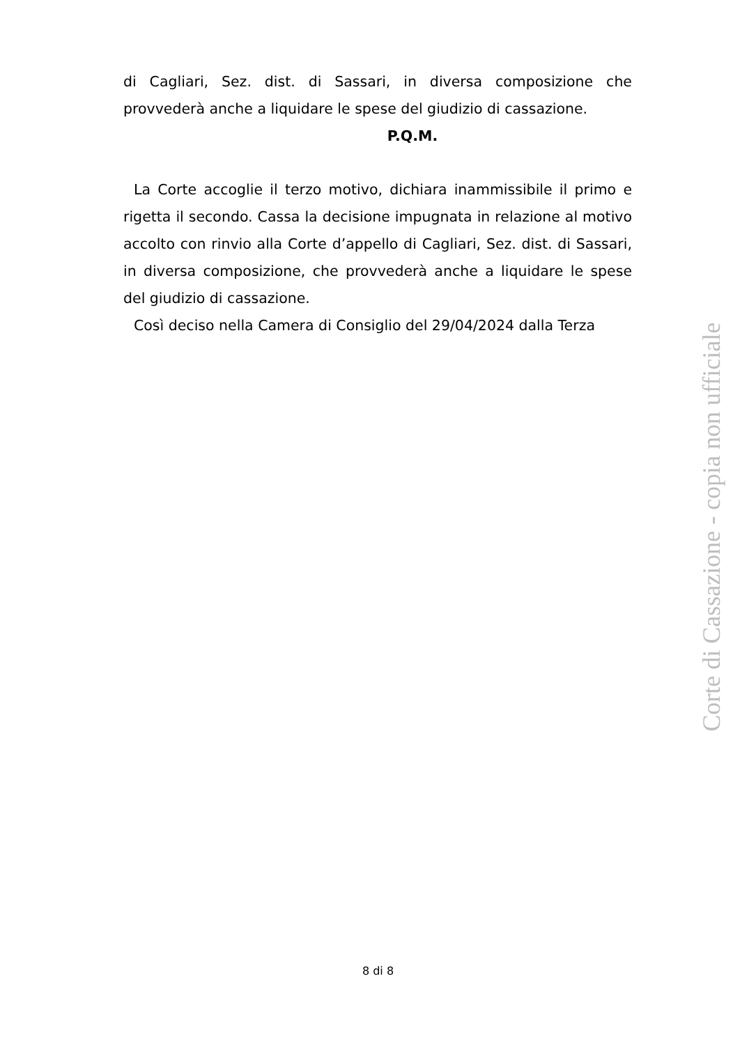di Cagliari, Sez. dist. di Sassari, in diversa composizione che provvederà anche a liquidare le spese del giudizio di cassazione.
P.Q.M.
La Corte accoglie il terzo motivo, dichiara inammissibile il primo e rigetta il secondo. Cassa la decisione impugnata in relazione al motivo accolto con rinvio alla Corte d’appello di Cagliari, Sez. dist. di Sassari, in diversa composizione, che provvederà anche a liquidare le spese del giudizio di cassazione.
Così deciso nella Camera di Consiglio del 29/04/2024 dalla Terza
Corte di Cassazione - copia non ufficiale
8 di 8